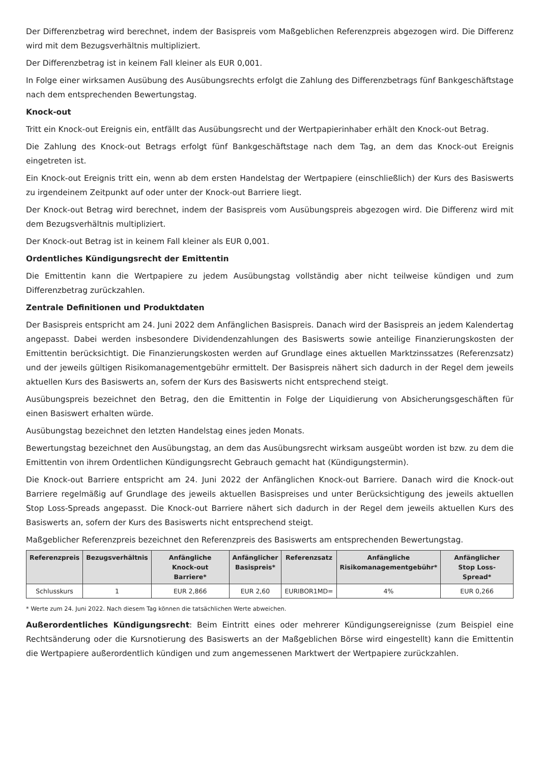Der Differenzbetrag wird berechnet, indem der Basispreis vom Maßgeblichen Referenzpreis abgezogen wird. Die Differenz wird mit dem Bezugsverhältnis multipliziert.
Der Differenzbetrag ist in keinem Fall kleiner als EUR 0,001.
In Folge einer wirksamen Ausübung des Ausübungsrechts erfolgt die Zahlung des Differenzbetrags fünf Bankgeschäftstage nach dem entsprechenden Bewertungstag.
Knock-out
Tritt ein Knock-out Ereignis ein, entfällt das Ausübungsrecht und der Wertpapierinhaber erhält den Knock-out Betrag.
Die Zahlung des Knock-out Betrags erfolgt fünf Bankgeschäftstage nach dem Tag, an dem das Knock-out Ereignis eingetreten ist.
Ein Knock-out Ereignis tritt ein, wenn ab dem ersten Handelstag der Wertpapiere (einschließlich) der Kurs des Basiswerts zu irgendeinem Zeitpunkt auf oder unter der Knock-out Barriere liegt.
Der Knock-out Betrag wird berechnet, indem der Basispreis vom Ausübungspreis abgezogen wird. Die Differenz wird mit dem Bezugsverhältnis multipliziert.
Der Knock-out Betrag ist in keinem Fall kleiner als EUR 0,001.
Ordentliches Kündigungsrecht der Emittentin
Die Emittentin kann die Wertpapiere zu jedem Ausübungstag vollständig aber nicht teilweise kündigen und zum Differenzbetrag zurückzahlen.
Zentrale Definitionen und Produktdaten
Der Basispreis entspricht am 24. Juni 2022 dem Anfänglichen Basispreis. Danach wird der Basispreis an jedem Kalendertag angepasst. Dabei werden insbesondere Dividendenzahlungen des Basiswerts sowie anteilige Finanzierungskosten der Emittentin berücksichtigt. Die Finanzierungskosten werden auf Grundlage eines aktuellen Marktzinssatzes (Referenzsatz) und der jeweils gültigen Risikomanagementgebühr ermittelt. Der Basispreis nähert sich dadurch in der Regel dem jeweils aktuellen Kurs des Basiswerts an, sofern der Kurs des Basiswerts nicht entsprechend steigt.
Ausübungspreis bezeichnet den Betrag, den die Emittentin in Folge der Liquidierung von Absicherungsgeschäften für einen Basiswert erhalten würde.
Ausübungstag bezeichnet den letzten Handelstag eines jeden Monats.
Bewertungstag bezeichnet den Ausübungstag, an dem das Ausübungsrecht wirksam ausgeübt worden ist bzw. zu dem die Emittentin von ihrem Ordentlichen Kündigungsrecht Gebrauch gemacht hat (Kündigungstermin).
Die Knock-out Barriere entspricht am 24. Juni 2022 der Anfänglichen Knock-out Barriere. Danach wird die Knock-out Barriere regelmäßig auf Grundlage des jeweils aktuellen Basispreises und unter Berücksichtigung des jeweils aktuellen Stop Loss-Spreads angepasst. Die Knock-out Barriere nähert sich dadurch in der Regel dem jeweils aktuellen Kurs des Basiswerts an, sofern der Kurs des Basiswerts nicht entsprechend steigt.
Maßgeblicher Referenzpreis bezeichnet den Referenzpreis des Basiswerts am entsprechenden Bewertungstag.
| Referenzpreis | Bezugsverhältnis | Anfängliche Knock-out Barriere* | Anfänglicher Basispreis* | Referenzsatz | Anfängliche Risikomanagementgebühr* | Anfänglicher Stop Loss-Spread* |
| --- | --- | --- | --- | --- | --- | --- |
| Schlusskurs | 1 | EUR 2,866 | EUR 2,60 | EURIBOR1MD= | 4% | EUR 0,266 |
* Werte zum 24. Juni 2022. Nach diesem Tag können die tatsächlichen Werte abweichen.
Außerordentliches Kündigungsrecht: Beim Eintritt eines oder mehrerer Kündigungsereignisse (zum Beispiel eine Rechtsänderung oder die Kursnotierung des Basiswerts an der Maßgeblichen Börse wird eingestellt) kann die Emittentin die Wertpapiere außerordentlich kündigen und zum angemessenen Marktwert der Wertpapiere zurückzahlen.